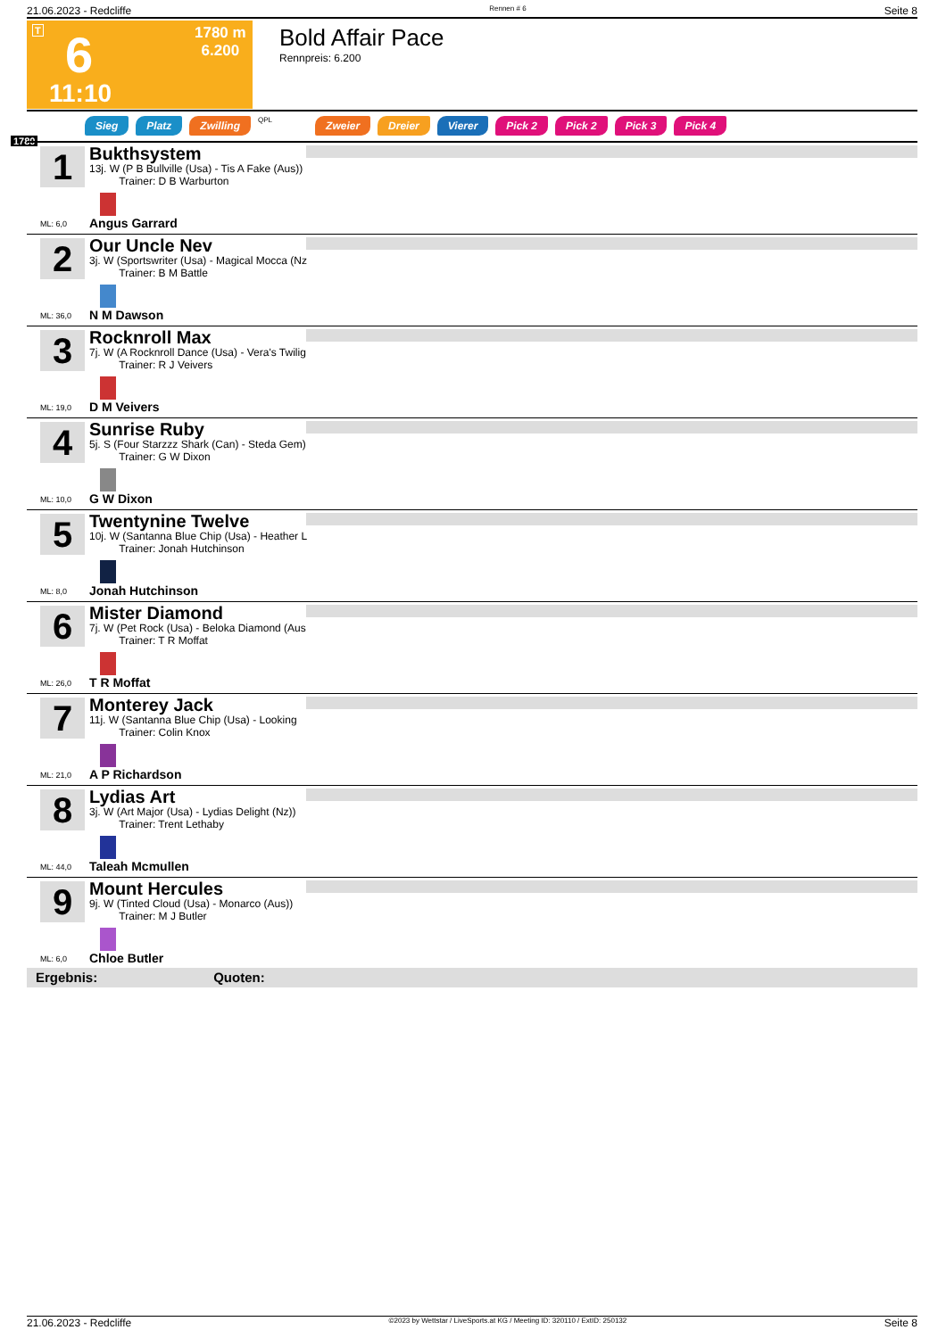21.06.2023 - Redcliffe Rennen # 6 Seite 8
T 6
1780 m
6.200
11:10
Bold Affair Pace
Rennpreis: 6.200
1780
Sieg Platz Zwilling QPL Zweier Dreier Vierer Pick 2 Pick 2 Pick 3 Pick 4
1
Bukthsystem
13j. W (P B Bullville (Usa) - Tis A Fake (Aus))
Trainer: D B Warburton
ML: 6,0 Angus Garrard
2
Our Uncle Nev
3j. W (Sportswriter (Usa) - Magical Mocca (Nz
Trainer: B M Battle
ML: 36,0 N M Dawson
3
Rocknroll Max
7j. W (A Rocknroll Dance (Usa) - Vera's Twilig
Trainer: R J Veivers
ML: 19,0 D M Veivers
4
Sunrise Ruby
5j. S (Four Starzzz Shark (Can) - Steda Gem)
Trainer: G W Dixon
ML: 10,0 G W Dixon
5
Twentynine Twelve
10j. W (Santanna Blue Chip (Usa) - Heather L
Trainer: Jonah Hutchinson
ML: 8,0 Jonah Hutchinson
6
Mister Diamond
7j. W (Pet Rock (Usa) - Beloka Diamond (Aus
Trainer: T R Moffat
ML: 26,0 T R Moffat
7
Monterey Jack
11j. W (Santanna Blue Chip (Usa) - Looking
Trainer: Colin Knox
ML: 21,0 A P Richardson
8
Lydias Art
3j. W (Art Major (Usa) - Lydias Delight (Nz))
Trainer: Trent Lethaby
ML: 44,0 Taleah Mcmullen
9
Mount Hercules
9j. W (Tinted Cloud (Usa) - Monarco (Aus))
Trainer: M J Butler
ML: 6,0 Chloe Butler
Ergebnis: Quoten:
21.06.2023 - Redcliffe ©2023 by Wettstar / LiveSports.at KG / Meeting ID: 320110 / ExtID: 250132 Seite 8